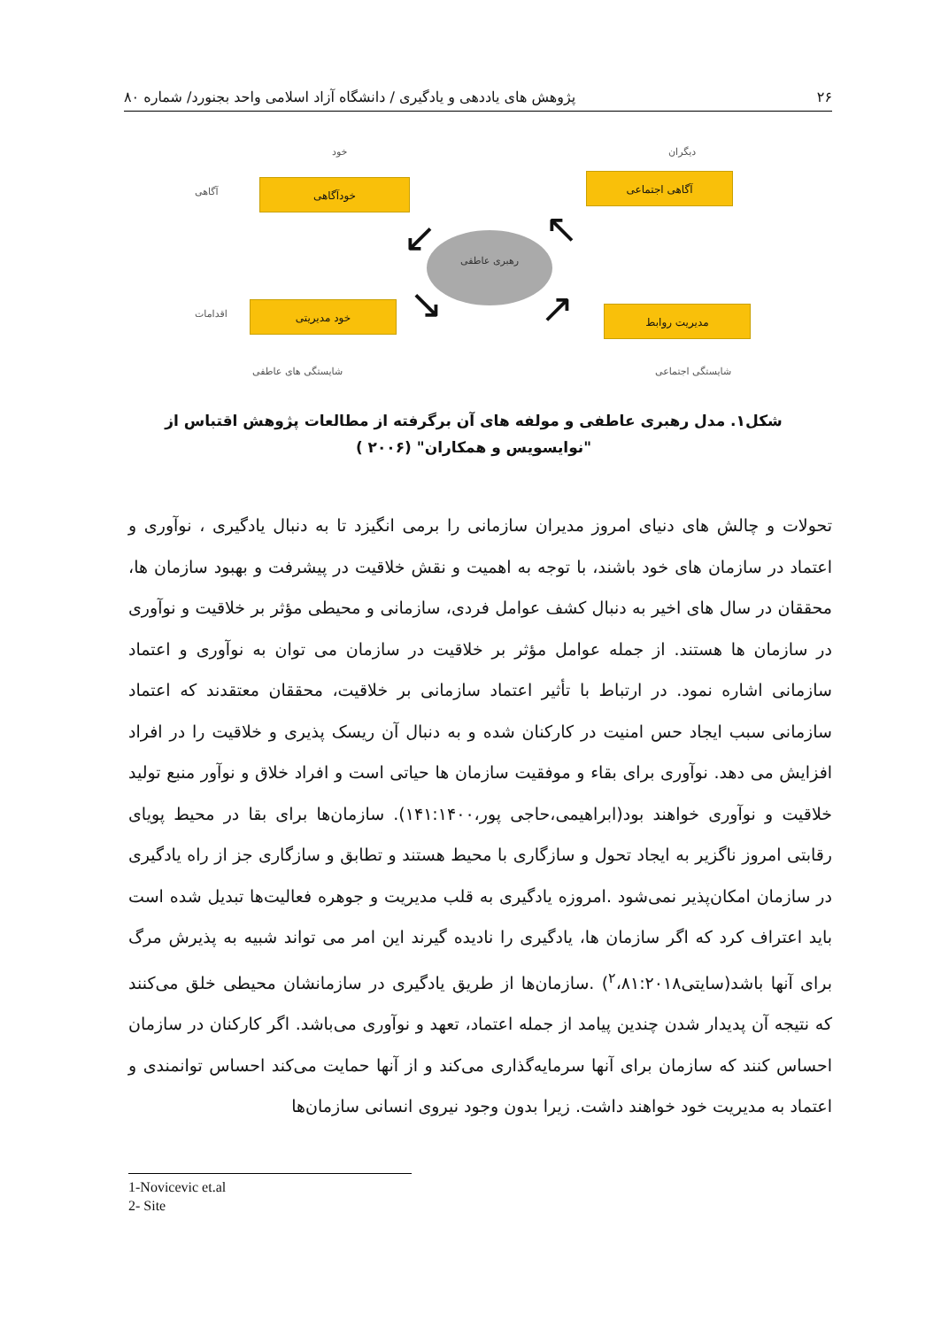۲۶ پژوهش های یاددهی و یادگیری / دانشگاه آزاد اسلامی واحد بجنورد/ شماره ۸۰
خود دیگران
آگاهی
خودآگاهی آگاهی اجتماعی
رهبری عاطفی
↙ ↖
↘ ↗
اقدامات
خود مدیریتی مدیریت روابط
شایستگی های عاطفی شایستگی اجتماعی
شکل۱. مدل رهبری عاطفی و مولفه های آن برگرفته از مطالعات پژوهش اقتباس از "نوایسویس و همکاران" (۲۰۰۶ )
تحولات و چالش های دنیای امروز مدیران سازمانی را برمی انگیزد تا به دنبال یادگیری ، نوآوری و اعتماد در سازمان های خود باشند، با توجه به اهمیت و نقش خلاقیت در پیشرفت و بهبود سازمان ها، محققان در سال های اخیر به دنبال کشف عوامل فردی، سازمانی و محیطی مؤثر بر خلاقیت و نوآوری در سازمان ها هستند. از جمله عوامل مؤثر بر خلاقیت در سازمان می توان به نوآوری و اعتماد سازمانی اشاره نمود. در ارتباط با تأثیر اعتماد سازمانی بر خلاقیت، محققان معتقدند که اعتماد سازمانی سبب ایجاد حس امنیت در کارکنان شده و به دنبال آن ریسک پذیری و خلاقیت را در افراد افزایش می دهد. نوآوری برای بقاء و موفقیت سازمان ها حیاتی است و افراد خلاق و نوآور منبع تولید خلاقیت و نوآوری خواهند بود(ابراهیمی،حاجی پور،۱۴۱:۱۴۰۰). سازمان‌ها برای بقا در محیط پویای رقابتی امروز ناگزیر به ایجاد تحول و سازگاری با محیط هستند و تطابق و سازگاری جز از راه یادگیری در سازمان امکان‌پذیر نمی‌شود .امروزه یادگیری به قلب مدیریت و جوهره فعالیت‌ها تبدیل شده است باید اعتراف کرد که اگر سازمان ها، یادگیری را نادیده گیرند این امر می تواند شبیه به پذیرش مرگ برای آنها باشد(سایتی<sup>۲</sup>،۸۱:۲۰۱۸) .سازمان‌ها از طریق یادگیری در سازمانشان محیطی خلق می‌کنند که نتیجه آن پدیدار شدن چندین پیامد از جمله اعتماد، تعهد و نوآوری می‌باشد. اگر کارکنان در سازمان احساس کنند که سازمان برای آنها سرمایه‌گذاری می‌کند و از آنها حمایت می‌کند احساس توانمندی و اعتماد به مدیریت خود خواهند داشت. زیرا بدون وجود نیروی انسانی سازمان‌ها
1-Novicevic et.al
2- Site